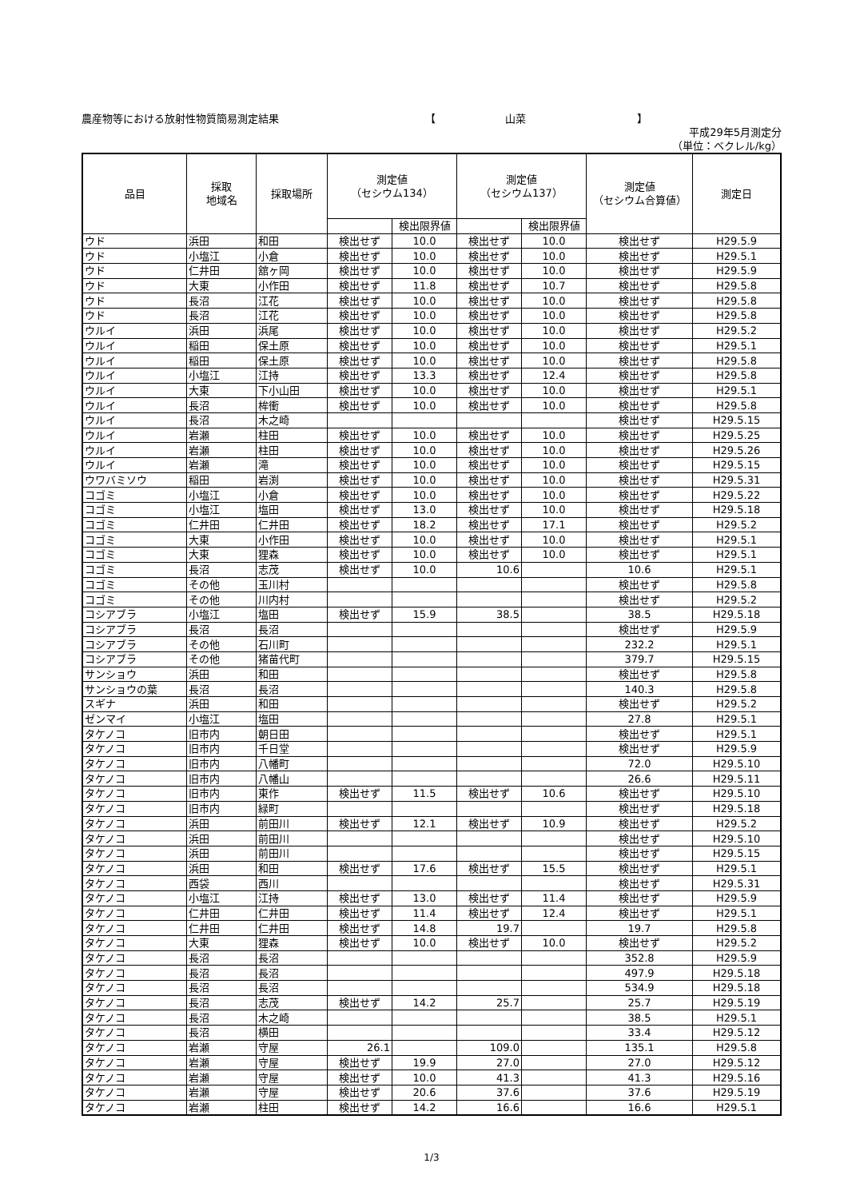農産物等における放射性物質簡易測定結果 【 山菜 】
平成29年5月測定分
（単位：ベクレル/kg）
| 品目 | 採取 地域名 | 採取場所 | 測定値 （セシウム134） | | 測定値 （セシウム137） | | 測定値 （セシウム合算値） | 測定日 |
| --- | --- | --- | --- | --- | --- | --- | --- | --- |
| | | | | 検出限界値 | | 検出限界値 | | |
| ウド | 浜田 | 和田 | 検出せず | 10.0 | 検出せず | 10.0 | 検出せず | H29.5.9 |
| ウド | 小塩江 | 小倉 | 検出せず | 10.0 | 検出せず | 10.0 | 検出せず | H29.5.1 |
| ウド | 仁井田 | 舘ヶ岡 | 検出せず | 10.0 | 検出せず | 10.0 | 検出せず | H29.5.9 |
| ウド | 大東 | 小作田 | 検出せず | 11.8 | 検出せず | 10.7 | 検出せず | H29.5.8 |
| ウド | 長沼 | 江花 | 検出せず | 10.0 | 検出せず | 10.0 | 検出せず | H29.5.8 |
| ウド | 長沼 | 江花 | 検出せず | 10.0 | 検出せず | 10.0 | 検出せず | H29.5.8 |
| ウルイ | 浜田 | 浜尾 | 検出せず | 10.0 | 検出せず | 10.0 | 検出せず | H29.5.2 |
| ウルイ | 稲田 | 保土原 | 検出せず | 10.0 | 検出せず | 10.0 | 検出せず | H29.5.1 |
| ウルイ | 稲田 | 保土原 | 検出せず | 10.0 | 検出せず | 10.0 | 検出せず | H29.5.8 |
| ウルイ | 小塩江 | 江持 | 検出せず | 13.3 | 検出せず | 12.4 | 検出せず | H29.5.8 |
| ウルイ | 大東 | 下小山田 | 検出せず | 10.0 | 検出せず | 10.0 | 検出せず | H29.5.1 |
| ウルイ | 長沼 | 桙衝 | 検出せず | 10.0 | 検出せず | 10.0 | 検出せず | H29.5.8 |
| ウルイ | 長沼 | 木之崎 | | | | | 検出せず | H29.5.15 |
| ウルイ | 岩瀬 | 柱田 | 検出せず | 10.0 | 検出せず | 10.0 | 検出せず | H29.5.25 |
| ウルイ | 岩瀬 | 柱田 | 検出せず | 10.0 | 検出せず | 10.0 | 検出せず | H29.5.26 |
| ウルイ | 岩瀬 | 滝 | 検出せず | 10.0 | 検出せず | 10.0 | 検出せず | H29.5.15 |
| ウワバミソウ | 稲田 | 岩渕 | 検出せず | 10.0 | 検出せず | 10.0 | 検出せず | H29.5.31 |
| コゴミ | 小塩江 | 小倉 | 検出せず | 10.0 | 検出せず | 10.0 | 検出せず | H29.5.22 |
| コゴミ | 小塩江 | 塩田 | 検出せず | 13.0 | 検出せず | 10.0 | 検出せず | H29.5.18 |
| コゴミ | 仁井田 | 仁井田 | 検出せず | 18.2 | 検出せず | 17.1 | 検出せず | H29.5.2 |
| コゴミ | 大東 | 小作田 | 検出せず | 10.0 | 検出せず | 10.0 | 検出せず | H29.5.1 |
| コゴミ | 大東 | 狸森 | 検出せず | 10.0 | 検出せず | 10.0 | 検出せず | H29.5.1 |
| コゴミ | 長沼 | 志茂 | 検出せず | 10.0 | 10.6 | | 10.6 | H29.5.1 |
| コゴミ | その他 | 玉川村 | | | | | 検出せず | H29.5.8 |
| コゴミ | その他 | 川内村 | | | | | 検出せず | H29.5.2 |
| コシアブラ | 小塩江 | 塩田 | 検出せず | 15.9 | 38.5 | | 38.5 | H29.5.18 |
| コシアブラ | 長沼 | 長沼 | | | | | 検出せず | H29.5.9 |
| コシアブラ | その他 | 石川町 | | | | | 232.2 | H29.5.1 |
| コシアブラ | その他 | 猪苗代町 | | | | | 379.7 | H29.5.15 |
| サンショウ | 浜田 | 和田 | | | | | 検出せず | H29.5.8 |
| サンショウの葉 | 長沼 | 長沼 | | | | | 140.3 | H29.5.8 |
| スギナ | 浜田 | 和田 | | | | | 検出せず | H29.5.2 |
| ゼンマイ | 小塩江 | 塩田 | | | | | 27.8 | H29.5.1 |
| タケノコ | 旧市内 | 朝日田 | | | | | 検出せず | H29.5.1 |
| タケノコ | 旧市内 | 千日堂 | | | | | 検出せず | H29.5.9 |
| タケノコ | 旧市内 | 八幡町 | | | | | 72.0 | H29.5.10 |
| タケノコ | 旧市内 | 八幡山 | | | | | 26.6 | H29.5.11 |
| タケノコ | 旧市内 | 東作 | 検出せず | 11.5 | 検出せず | 10.6 | 検出せず | H29.5.10 |
| タケノコ | 旧市内 | 緑町 | | | | | 検出せず | H29.5.18 |
| タケノコ | 浜田 | 前田川 | 検出せず | 12.1 | 検出せず | 10.9 | 検出せず | H29.5.2 |
| タケノコ | 浜田 | 前田川 | | | | | 検出せず | H29.5.10 |
| タケノコ | 浜田 | 前田川 | | | | | 検出せず | H29.5.15 |
| タケノコ | 浜田 | 和田 | 検出せず | 17.6 | 検出せず | 15.5 | 検出せず | H29.5.1 |
| タケノコ | 西袋 | 西川 | | | | | 検出せず | H29.5.31 |
| タケノコ | 小塩江 | 江持 | 検出せず | 13.0 | 検出せず | 11.4 | 検出せず | H29.5.9 |
| タケノコ | 仁井田 | 仁井田 | 検出せず | 11.4 | 検出せず | 12.4 | 検出せず | H29.5.1 |
| タケノコ | 仁井田 | 仁井田 | 検出せず | 14.8 | 19.7 | | 19.7 | H29.5.8 |
| タケノコ | 大東 | 狸森 | 検出せず | 10.0 | 検出せず | 10.0 | 検出せず | H29.5.2 |
| タケノコ | 長沼 | 長沼 | | | | | 352.8 | H29.5.9 |
| タケノコ | 長沼 | 長沼 | | | | | 497.9 | H29.5.18 |
| タケノコ | 長沼 | 長沼 | | | | | 534.9 | H29.5.18 |
| タケノコ | 長沼 | 志茂 | 検出せず | 14.2 | 25.7 | | 25.7 | H29.5.19 |
| タケノコ | 長沼 | 木之崎 | | | | | 38.5 | H29.5.1 |
| タケノコ | 長沼 | 横田 | | | | | 33.4 | H29.5.12 |
| タケノコ | 岩瀬 | 守屋 | 26.1 | | 109.0 | | 135.1 | H29.5.8 |
| タケノコ | 岩瀬 | 守屋 | 検出せず | 19.9 | 27.0 | | 27.0 | H29.5.12 |
| タケノコ | 岩瀬 | 守屋 | 検出せず | 10.0 | 41.3 | | 41.3 | H29.5.16 |
| タケノコ | 岩瀬 | 守屋 | 検出せず | 20.6 | 37.6 | | 37.6 | H29.5.19 |
| タケノコ | 岩瀬 | 柱田 | 検出せず | 14.2 | 16.6 | | 16.6 | H29.5.1 |
1/3